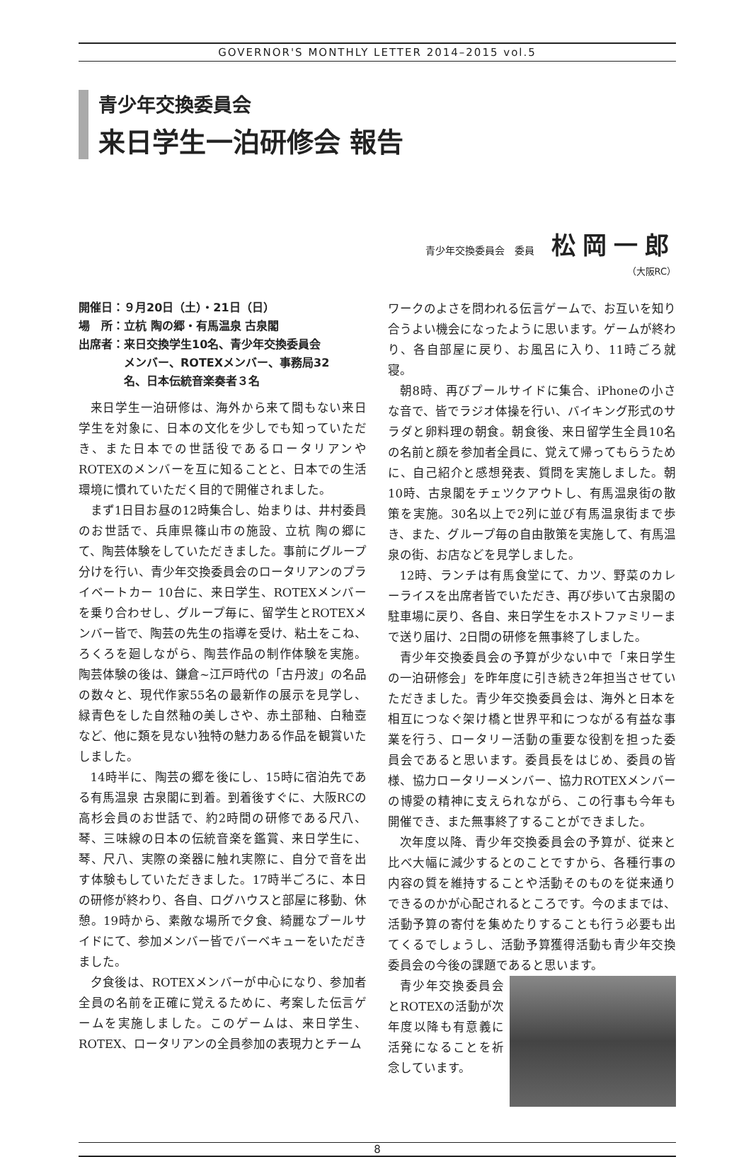GOVERNOR'S MONTHLY LETTER 2014–2015 vol.5
青少年交換委員会
来日学生一泊研修会 報告
青少年交換委員会　委員 松岡一郎
（大阪RC）
開催日：９月20日（土）・21日（日）
場　所：立杭 陶の郷・有馬温泉 古泉閣
出席者：来日交換学生10名、青少年交換委員会
　　　　メンバー、ROTEXメンバー、事務局32
　　　　名、日本伝統音楽奏者３名
来日学生一泊研修は、海外から来て間もない来日学生を対象に、日本の文化を少しでも知っていただき、また日本での世話役であるロータリアンやROTEXのメンバーを互に知ることと、日本での生活環境に慣れていただく目的で開催されました。
まず1日目お昼の12時集合し、始まりは、井村委員のお世話で、兵庫県篠山市の施設、立杭 陶の郷にて、陶芸体験をしていただきました。事前にグループ分けを行い、青少年交換委員会のロータリアンのプライベートカー 10台に、来日学生、ROTEXメンバーを乗り合わせし、グループ毎に、留学生とROTEXメンバー皆で、陶芸の先生の指導を受け、粘土をこね、ろくろを廻しながら、陶芸作品の制作体験を実施。陶芸体験の後は、鎌倉~江戸時代の「古丹波」の名品の数々と、現代作家55名の最新作の展示を見学し、緑青色をした自然釉の美しさや、赤土部釉、白釉壺など、他に類を見ない独特の魅力ある作品を観賞いたしました。
14時半に、陶芸の郷を後にし、15時に宿泊先である有馬温泉 古泉閣に到着。到着後すぐに、大阪RCの高杉会員のお世話で、約2時間の研修である尺八、琴、三味線の日本の伝統音楽を鑑賞、来日学生に、琴、尺八、実際の楽器に触れ実際に、自分で音を出す体験もしていただきました。17時半ごろに、本日の研修が終わり、各自、ログハウスと部屋に移動、休憩。19時から、素敵な場所で夕食、綺麗なプールサイドにて、参加メンバー皆でバーベキューをいただきました。
夕食後は、ROTEXメンバーが中心になり、参加者全員の名前を正確に覚えるために、考案した伝言ゲームを実施しました。このゲームは、来日学生、ROTEX、ロータリアンの全員参加の表現力とチーム
ワークのよさを問われる伝言ゲームで、お互いを知り合うよい機会になったように思います。ゲームが終わり、各自部屋に戻り、お風呂に入り、11時ごろ就寝。
朝8時、再びプールサイドに集合、iPhoneの小さな音で、皆でラジオ体操を行い、バイキング形式のサラダと卵料理の朝食。朝食後、来日留学生全員10名の名前と顔を参加者全員に、覚えて帰ってもらうために、自己紹介と感想発表、質問を実施しました。朝10時、古泉閣をチェツクアウトし、有馬温泉街の散策を実施。30名以上で2列に並び有馬温泉街まで歩き、また、グループ毎の自由散策を実施して、有馬温泉の街、お店などを見学しました。
12時、ランチは有馬食堂にて、カツ、野菜のカレーライスを出席者皆でいただき、再び歩いて古泉閣の駐車場に戻り、各自、来日学生をホストファミリーまで送り届け、2日間の研修を無事終了しました。
青少年交換委員会の予算が少ない中で「来日学生の一泊研修会」を昨年度に引き続き2年担当させていただきました。青少年交換委員会は、海外と日本を相互につなぐ架け橋と世界平和につながる有益な事業を行う、ロータリー活動の重要な役割を担った委員会であると思います。委員長をはじめ、委員の皆様、協力ロータリーメンバー、協力ROTEXメンバーの博愛の精神に支えられながら、この行事も今年も開催でき、また無事終了することができました。
次年度以降、青少年交換委員会の予算が、従来と比べ大幅に減少するとのことですから、各種行事の内容の質を維持することや活動そのものを従来通りできるのかが心配されるところです。今のままでは、活動予算の寄付を集めたりすることも行う必要も出てくるでしょうし、活動予算獲得活動も青少年交換委員会の今後の課題であると思います。
青少年交換委員会とROTEXの活動が次年度以降も有意義に活発になることを祈念しています。
8